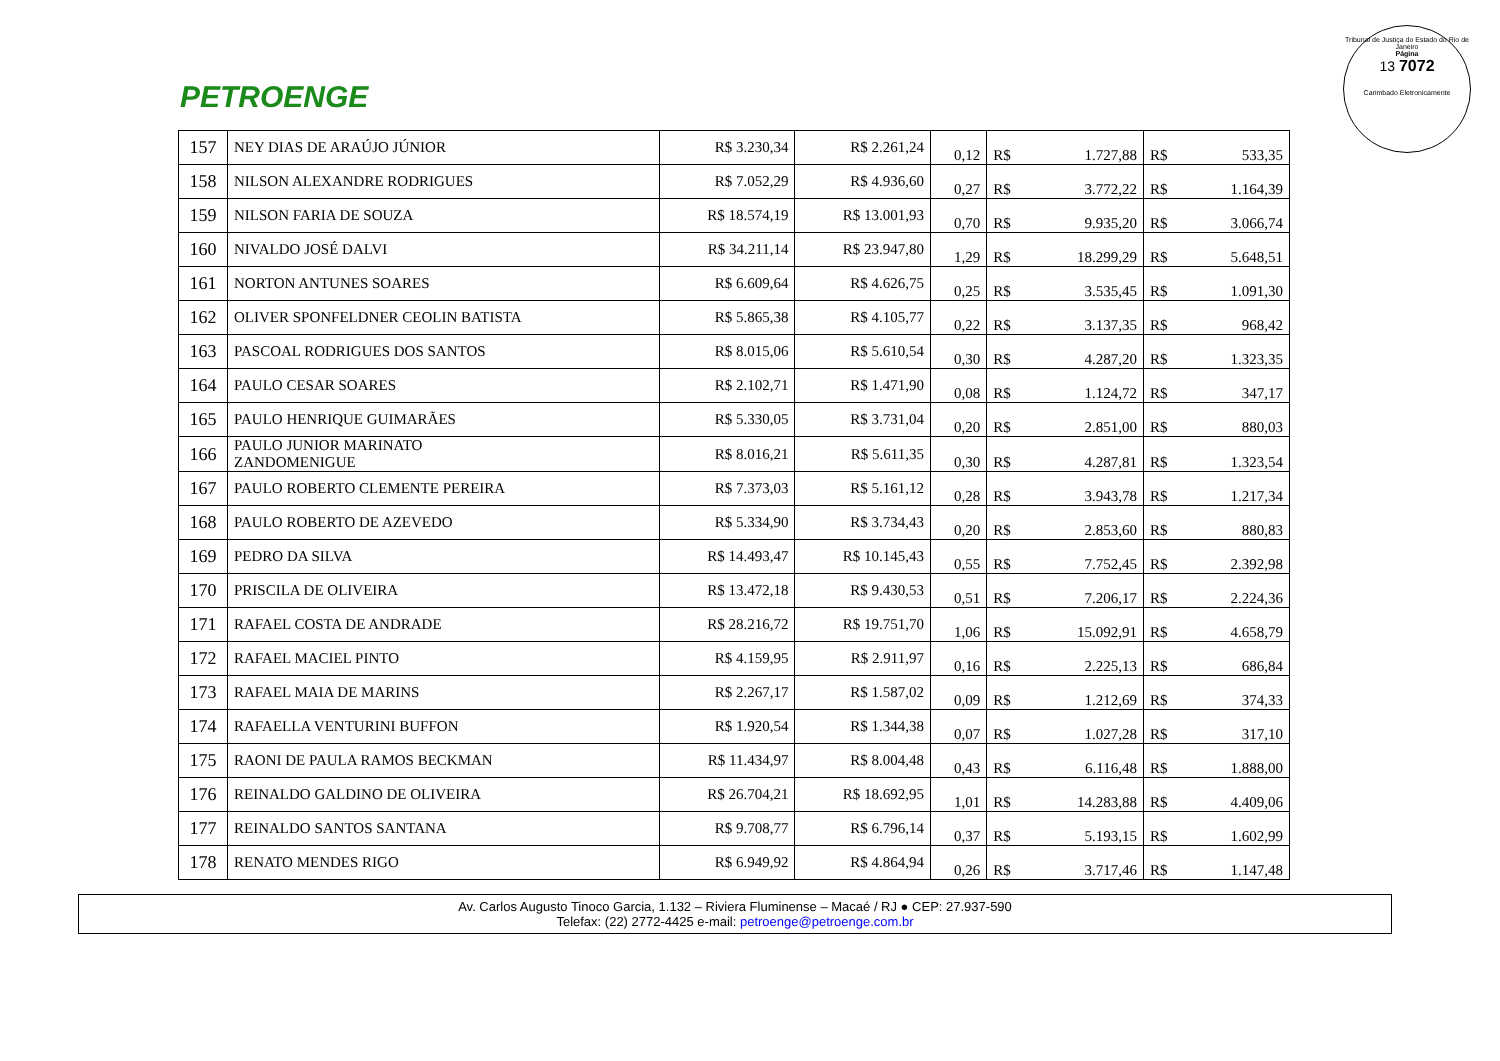PETROENGE
Tribunal de Justiça do Estado do Rio de Janeiro
Página
13 7072
Carimbado Eletronicamente
| 157 | NEY DIAS DE ARAÚJO JÚNIOR | R$ 3.230,34 | R$ 2.261,24 | 0,12 | R$ | 1.727,88 | R$ | 533,35 |
| 158 | NILSON ALEXANDRE RODRIGUES | R$ 7.052,29 | R$ 4.936,60 | 0,27 | R$ | 3.772,22 | R$ | 1.164,39 |
| 159 | NILSON FARIA DE SOUZA | R$ 18.574,19 | R$ 13.001,93 | 0,70 | R$ | 9.935,20 | R$ | 3.066,74 |
| 160 | NIVALDO JOSÉ DALVI | R$ 34.211,14 | R$ 23.947,80 | 1,29 | R$ | 18.299,29 | R$ | 5.648,51 |
| 161 | NORTON ANTUNES SOARES | R$ 6.609,64 | R$ 4.626,75 | 0,25 | R$ | 3.535,45 | R$ | 1.091,30 |
| 162 | OLIVER SPONFELDNER CEOLIN BATISTA | R$ 5.865,38 | R$ 4.105,77 | 0,22 | R$ | 3.137,35 | R$ | 968,42 |
| 163 | PASCOAL RODRIGUES DOS SANTOS | R$ 8.015,06 | R$ 5.610,54 | 0,30 | R$ | 4.287,20 | R$ | 1.323,35 |
| 164 | PAULO CESAR SOARES | R$ 2.102,71 | R$ 1.471,90 | 0,08 | R$ | 1.124,72 | R$ | 347,17 |
| 165 | PAULO HENRIQUE GUIMARÃES | R$ 5.330,05 | R$ 3.731,04 | 0,20 | R$ | 2.851,00 | R$ | 880,03 |
| 166 | PAULO JUNIOR MARINATO ZANDOMENIGUE | R$ 8.016,21 | R$ 5.611,35 | 0,30 | R$ | 4.287,81 | R$ | 1.323,54 |
| 167 | PAULO ROBERTO CLEMENTE PEREIRA | R$ 7.373,03 | R$ 5.161,12 | 0,28 | R$ | 3.943,78 | R$ | 1.217,34 |
| 168 | PAULO ROBERTO DE AZEVEDO | R$ 5.334,90 | R$ 3.734,43 | 0,20 | R$ | 2.853,60 | R$ | 880,83 |
| 169 | PEDRO DA SILVA | R$ 14.493,47 | R$ 10.145,43 | 0,55 | R$ | 7.752,45 | R$ | 2.392,98 |
| 170 | PRISCILA DE OLIVEIRA | R$ 13.472,18 | R$ 9.430,53 | 0,51 | R$ | 7.206,17 | R$ | 2.224,36 |
| 171 | RAFAEL COSTA DE ANDRADE | R$ 28.216,72 | R$ 19.751,70 | 1,06 | R$ | 15.092,91 | R$ | 4.658,79 |
| 172 | RAFAEL MACIEL PINTO | R$ 4.159,95 | R$ 2.911,97 | 0,16 | R$ | 2.225,13 | R$ | 686,84 |
| 173 | RAFAEL MAIA DE MARINS | R$ 2.267,17 | R$ 1.587,02 | 0,09 | R$ | 1.212,69 | R$ | 374,33 |
| 174 | RAFAELLA VENTURINI BUFFON | R$ 1.920,54 | R$ 1.344,38 | 0,07 | R$ | 1.027,28 | R$ | 317,10 |
| 175 | RAONI DE PAULA RAMOS BECKMAN | R$ 11.434,97 | R$ 8.004,48 | 0,43 | R$ | 6.116,48 | R$ | 1.888,00 |
| 176 | REINALDO GALDINO DE OLIVEIRA | R$ 26.704,21 | R$ 18.692,95 | 1,01 | R$ | 14.283,88 | R$ | 4.409,06 |
| 177 | REINALDO SANTOS SANTANA | R$ 9.708,77 | R$ 6.796,14 | 0,37 | R$ | 5.193,15 | R$ | 1.602,99 |
| 178 | RENATO MENDES RIGO | R$ 6.949,92 | R$ 4.864,94 | 0,26 | R$ | 3.717,46 | R$ | 1.147,48 |
Av. Carlos Augusto Tinoco Garcia, 1.132 – Riviera Fluminense – Macaé / RJ ● CEP: 27.937-590
Telefax: (22) 2772-4425 e-mail: petroenge@petroenge.com.br